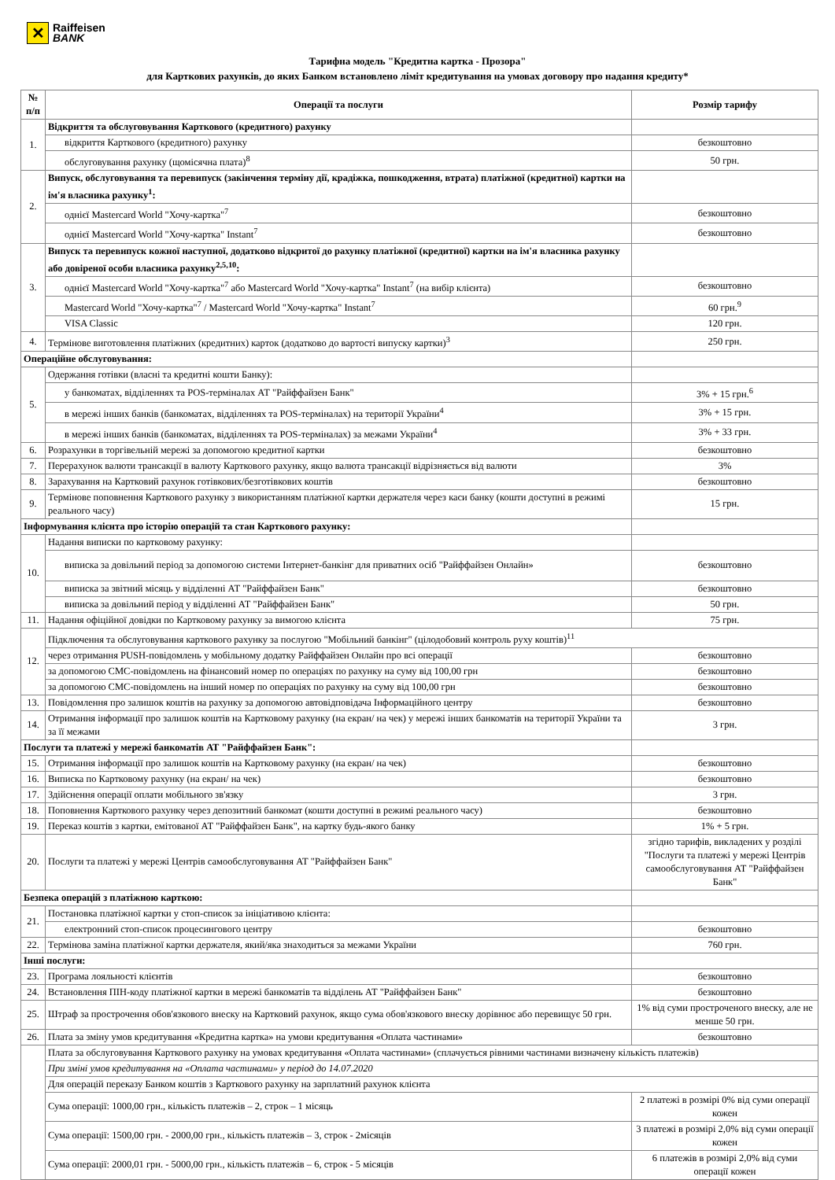✕
Raiffeisen
BANK
Тарифна модель "Кредитна картка - Прозора"
для Карткових рахунків, до яких Банком встановлено ліміт кредитування на умовах договору про надання кредиту*
| № п/п | Операції та послуги | Розмір тарифу |
| --- | --- | --- |
| 1. | Відкриття та обслуговування Карткового (кредитного) рахунку | |
| | відкриття Карткового (кредитного) рахунку | безкоштовно |
| | обслуговування рахунку (щомісячна плата)<sup>8</sup> | 50 грн. |
| 2. | Випуск, обслуговування та перевипуск (закінчення терміну дії, крадіжка, пошкодження, втрата) платіжної (кредитної) картки на ім'я власника рахунку<sup>1</sup>: | |
| | однієї Mastercard World "Хочу-картка"<sup>7</sup> | безкоштовно |
| | однієї Mastercard World "Хочу-картка" Instant<sup>7</sup> | безкоштовно |
| 3. | Випуск та перевипуск кожної наступної, додатково відкритої до рахунку платіжної (кредитної) картки на ім'я власника рахунку або довіреної особи власника рахунку<sup>2,5,10</sup>: | |
| | однієї Mastercard World "Хочу-картка"<sup>7</sup> або Mastercard World "Хочу-картка" Instant<sup>7</sup> (на вибір клієнта) | безкоштовно |
| | Mastercard World "Хочу-картка"<sup>7</sup> / Mastercard World "Хочу-картка" Instant<sup>7</sup> | 60 грн.<sup>9</sup> |
| | VISA Classic | 120 грн. |
| 4. | Термінове виготовлення платіжних (кредитних) карток (додатково до вартості випуску картки)<sup>3</sup> | 250 грн. |
| Операційне обслуговування: | | |
| 5. | Одержання готівки (власні та кредитні кошти Банку): | |
| | у банкоматах, відділеннях та POS-терміналах АТ "Райффайзен Банк" | 3% + 15 грн.<sup>6</sup> |
| | в мережі інших банків (банкоматах, відділеннях та POS-терміналах) на території України<sup>4</sup> | 3% + 15 грн. |
| | в мережі інших банків (банкоматах, відділеннях та POS-терміналах) за межами України<sup>4</sup> | 3% + 33 грн. |
| 6. | Розрахунки в торгівельній мережі за допомогою кредитної картки | безкоштовно |
| 7. | Перерахунок валюти трансакції в валюту Карткового рахунку, якщо валюта трансакції відрізняється від валюти | 3% |
| 8. | Зарахування на Картковий рахунок готівкових/безготівкових коштів | безкоштовно |
| 9. | Термінове поповнення Карткового рахунку з використанням платіжної картки держателя через каси банку (кошти доступні в режимі реального часу) | 15 грн. |
| Інформування клієнта про історію операцій та стан Карткового рахунку: | | |
| 10. | Надання виписки по картковому рахунку: | |
| | виписка за довільний період за допомогою системи Інтернет-банкінг для приватних осіб "Райффайзен Онлайн» | безкоштовно |
| | виписка за звітний місяць у відділенні АТ "Райффайзен Банк" | безкоштовно |
| | виписка за довільний період у відділенні АТ "Райффайзен Банк" | 50 грн. |
| 11. | Надання офіційної довідки по Картковому рахунку за вимогою клієнта | 75 грн. |
| 12. | Підключення та обслуговування карткового рахунку за послугою "Мобільний банкінг" (цілодобовий контроль руху коштів)<sup>11</sup> | |
| | через отримання PUSH-повідомлень у мобільному додатку Райффайзен Онлайн про всі операції | безкоштовно |
| | за допомогою СМС-повідомлень на фінансовий номер по операціях по рахунку на суму від 100,00 грн | безкоштовно |
| | за допомогою СМС-повідомлень на інший номер по операціях по рахунку на суму від 100,00 грн | безкоштовно |
| 13. | Повідомлення про залишок коштів на рахунку за допомогою автовідповідача Інформаційного центру | безкоштовно |
| 14. | Отримання інформації про залишок коштів на Картковому рахунку (на екран/ на чек) у мережі інших банкоматів на території України та за її межами | 3 грн. |
| Послуги та платежі у мережі банкоматів АТ "Райффайзен Банк": | | |
| 15. | Отримання інформації про залишок коштів на Картковому рахунку (на екран/ на чек) | безкоштовно |
| 16. | Виписка по Картковому рахунку (на екран/ на чек) | безкоштовно |
| 17. | Здійснення операції оплати мобільного зв'язку | 3 грн. |
| 18. | Поповнення Карткового рахунку через депозитний банкомат (кошти доступні в режимі реального часу) | безкоштовно |
| 19. | Переказ коштів з картки, емітованої АТ "Райффайзен Банк", на картку будь-якого банку | 1% + 5 грн. |
| 20. | Послуги та платежі у мережі Центрів самообслуговування АТ "Райффайзен Банк" | згідно тарифів, викладених у розділі "Послуги та платежі у мережі Центрів самообслуговування АТ "Райффайзен Банк" |
| Безпека операцій з платіжною карткою: | | |
| 21. | Постановка платіжної картки у стоп-список за ініціативою клієнта: | |
| | електронний стоп-список процесингового центру | безкоштовно |
| 22. | Термінова заміна платіжної картки держателя, який/яка знаходиться за межами України | 760 грн. |
| Інші послуги: | | |
| 23. | Програма лояльності клієнтів | безкоштовно |
| 24. | Встановлення ПІН-коду платіжної картки в мережі банкоматів та відділень АТ "Райффайзен Банк" | безкоштовно |
| 25. | Штраф за прострочення обов'язкового внеску на Картковий рахунок, якщо сума обов'язкового внеску дорівнює або перевищує 50 грн. | 1% від суми простроченого внеску, але не менше 50 грн. |
| 26. | Плата за зміну умов кредитування «Кредитна картка» на умови кредитування «Оплата частинами» | безкоштовно |
| | Плата за обслуговування Карткового рахунку на умовах кредитування «Оплата частинами» (сплачується рівними частинами визначену кількість платежів) | |
| | При зміні умов кредитування на «Оплата частинами» у період до 14.07.2020 | |
| | Для операцій переказу Банком коштів з Карткового рахунку на зарплатний рахунок клієнта | |
| | Сума операції: 1000,00 грн., кількість платежів – 2, строк – 1 місяць | 2 платежі в розмірі 0% від суми операції кожен |
| | Сума операції: 1500,00 грн. - 2000,00 грн., кількість платежів – 3, строк - 2місяців | 3 платежі в розмірі 2,0% від суми операції кожен |
| | Сума операції: 2000,01 грн. - 5000,00 грн., кількість платежів – 6, строк - 5 місяців | 6 платежів в розмірі 2,0% від суми операції кожен |